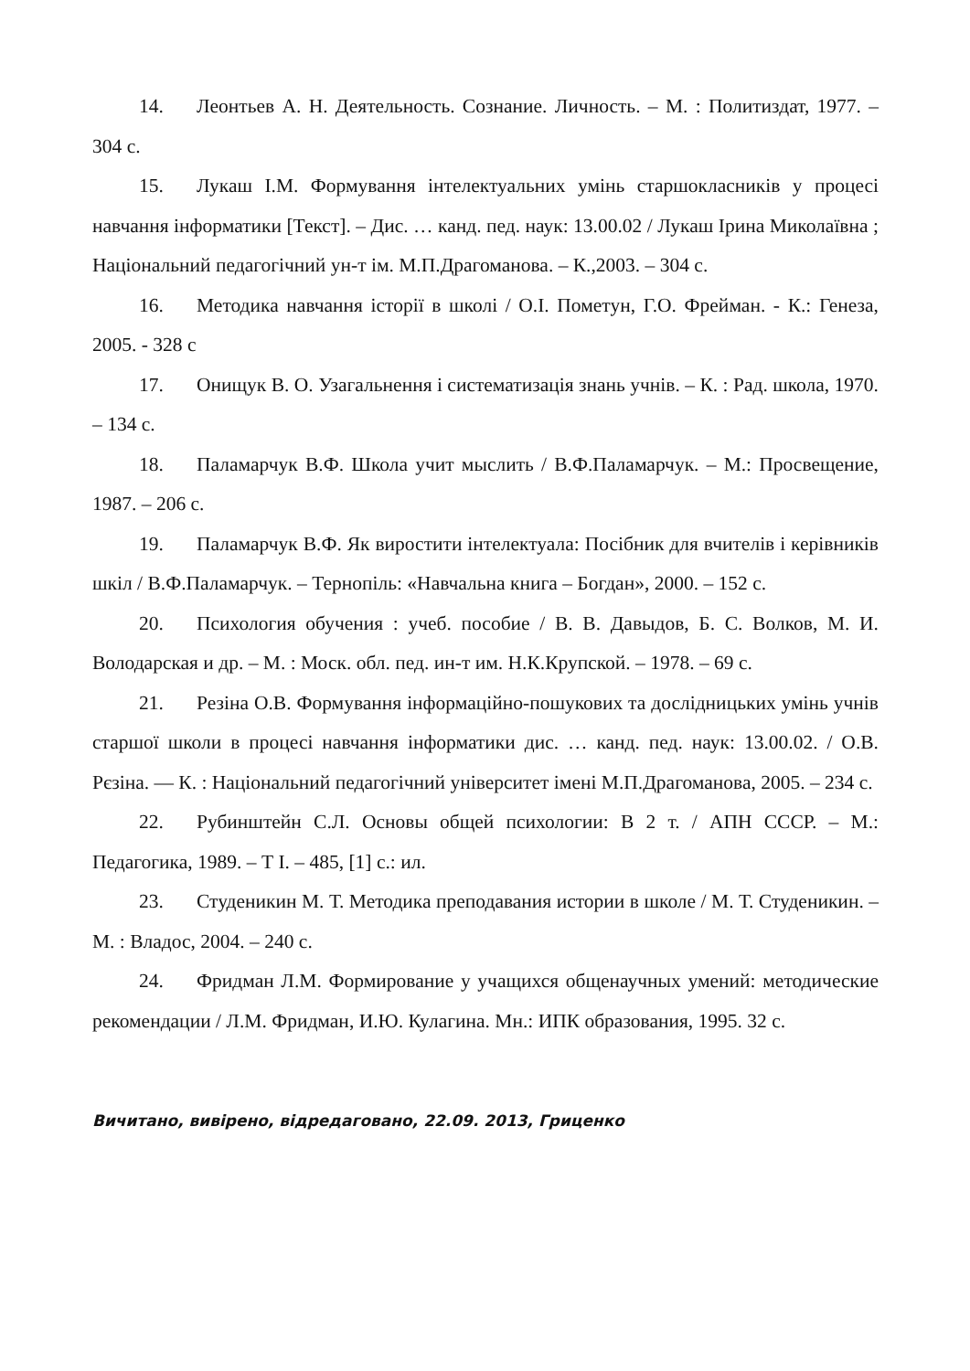14. Леонтьев А. Н. Деятельность. Сознание. Личность. – М. : Политиздат, 1977. – 304 с.
15. Лукаш І.М. Формування інтелектуальних умінь старшокласників у процесі навчання інформатики [Текст]. – Дис. … канд. пед. наук: 13.00.02 / Лукаш Ірина Миколаївна ; Національний педагогічний ун-т ім. М.П.Драгоманова. – К.,2003. – 304 с.
16. Методика навчання історії в школі / О.І. Пометун, Г.О. Фрейман. - К.: Генеза, 2005. - 328 с
17. Онищук В. О. Узагальнення і систематизація знань учнів. – К. : Рад. школа, 1970. – 134 с.
18. Паламарчук В.Ф. Школа учит мыслить / В.Ф.Паламарчук. – М.: Просвещение, 1987. – 206 с.
19. Паламарчук В.Ф. Як виростити інтелектуала: Посібник для вчителів і керівників шкіл / В.Ф.Паламарчук. – Тернопіль: «Навчальна книга – Богдан», 2000. – 152 с.
20. Психология обучения : учеб. пособие / В. В. Давыдов, Б. С. Волков, М. И. Володарская и др. – М. : Моск. обл. пед. ин-т им. Н.К.Крупской. – 1978. – 69 с.
21. Резіна О.В. Формування інформаційно-пошукових та дослідницьких умінь учнів старшої школи в процесі навчання інформатики дис. … канд. пед. наук: 13.00.02. / О.В. Рєзіна. — К. : Національний педагогічний університет імені М.П.Драгоманова, 2005. – 234 с.
22. Рубинштейн С.Л. Основы общей психологии: В 2 т. / АПН СССР. – М.: Педагогика, 1989. – Т І. – 485, [1] с.: ил.
23. Студеникин М. Т. Методика преподавания истории в школе / М. Т. Студеникин. – М. : Владос, 2004. – 240 с.
24. Фридман Л.М. Формирование у учащихся общенаучных умений: методические рекомендации / Л.М. Фридман, И.Ю. Кулагина. Мн.: ИПК образования, 1995. 32 с.
Вичитано, вивірено, відредаговано, 22.09. 2013, Гриценко